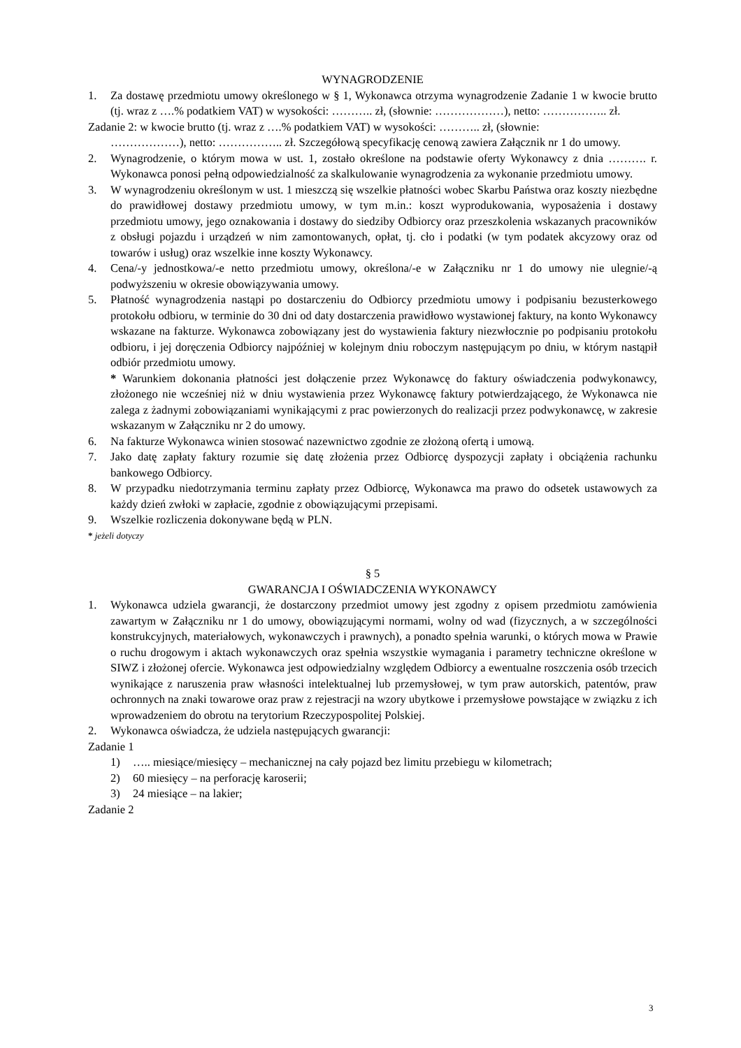WYNAGRODZENIE
1. Za dostawę przedmiotu umowy określonego w § 1, Wykonawca otrzyma wynagrodzenie Zadanie 1 w kwocie brutto (tj. wraz z ….% podatkiem VAT) w wysokości: ……….. zł, (słownie: ………………), netto: …………….. zł.
Zadanie 2: w kwocie brutto (tj. wraz z ….% podatkiem VAT) w wysokości: ……….. zł, (słownie:
………………), netto: …………….. zł. Szczegółową specyfikację cenową zawiera Załącznik nr 1 do umowy.
2. Wynagrodzenie, o którym mowa w ust. 1, zostało określone na podstawie oferty Wykonawcy z dnia ………. r. Wykonawca ponosi pełną odpowiedzialność za skalkulowanie wynagrodzenia za wykonanie przedmiotu umowy.
3. W wynagrodzeniu określonym w ust. 1 mieszczą się wszelkie płatności wobec Skarbu Państwa oraz koszty niezbędne do prawidłowej dostawy przedmiotu umowy, w tym m.in.: koszt wyprodukowania, wyposażenia i dostawy przedmiotu umowy, jego oznakowania i dostawy do siedziby Odbiorcy oraz przeszkolenia wskazanych pracowników z obsługi pojazdu i urządzeń w nim zamontowanych, opłat, tj. cło i podatki (w tym podatek akcyzowy oraz od towarów i usług) oraz wszelkie inne koszty Wykonawcy.
4. Cena/-y jednostkowa/-e netto przedmiotu umowy, określona/-e w Załączniku nr 1 do umowy nie ulegnie/-ą podwyższeniu w okresie obowiązywania umowy.
5. Płatność wynagrodzenia nastąpi po dostarczeniu do Odbiorcy przedmiotu umowy i podpisaniu bezusterkowego protokołu odbioru, w terminie do 30 dni od daty dostarczenia prawidłowo wystawionej faktury, na konto Wykonawcy wskazane na fakturze. Wykonawca zobowiązany jest do wystawienia faktury niezwłocznie po podpisaniu protokołu odbioru, i jej doręczenia Odbiorcy najpóźniej w kolejnym dniu roboczym następującym po dniu, w którym nastąpił odbiór przedmiotu umowy.
* Warunkiem dokonania płatności jest dołączenie przez Wykonawcę do faktury oświadczenia podwykonawcy, złożonego nie wcześniej niż w dniu wystawienia przez Wykonawcę faktury potwierdzającego, że Wykonawca nie zalega z żadnymi zobowiązaniami wynikającymi z prac powierzonych do realizacji przez podwykonawcę, w zakresie wskazanym w Załączniku nr 2 do umowy.
6. Na fakturze Wykonawca winien stosować nazewnictwo zgodnie ze złożoną ofertą i umową.
7. Jako datę zapłaty faktury rozumie się datę złożenia przez Odbiorcę dyspozycji zapłaty i obciążenia rachunku bankowego Odbiorcy.
8. W przypadku niedotrzymania terminu zapłaty przez Odbiorcę, Wykonawca ma prawo do odsetek ustawowych za każdy dzień zwłoki w zapłacie, zgodnie z obowiązującymi przepisami.
9. Wszelkie rozliczenia dokonywane będą w PLN.
* jeżeli dotyczy
§ 5
GWARANCJA I OŚWIADCZENIA WYKONAWCY
1. Wykonawca udziela gwarancji, że dostarczony przedmiot umowy jest zgodny z opisem przedmiotu zamówienia zawartym w Załączniku nr 1 do umowy, obowiązującymi normami, wolny od wad (fizycznych, a w szczególności konstrukcyjnych, materiałowych, wykonawczych i prawnych), a ponadto spełnia warunki, o których mowa w Prawie o ruchu drogowym i aktach wykonawczych oraz spełnia wszystkie wymagania i parametry techniczne określone w SIWZ i złożonej ofercie. Wykonawca jest odpowiedzialny względem Odbiorcy a ewentualne roszczenia osób trzecich wynikające z naruszenia praw własności intelektualnej lub przemysłowej, w tym praw autorskich, patentów, praw ochronnych na znaki towarowe oraz praw z rejestracji na wzory ubytkowe i przemysłowe powstające w związku z ich wprowadzeniem do obrotu na terytorium Rzeczypospolitej Polskiej.
2. Wykonawca oświadcza, że udziela następujących gwarancji:
Zadanie 1
1) ….. miesiące/miesięcy – mechanicznej na cały pojazd bez limitu przebiegu w kilometrach;
2) 60 miesięcy – na perforację karoserii;
3) 24 miesiące – na lakier;
Zadanie 2
3